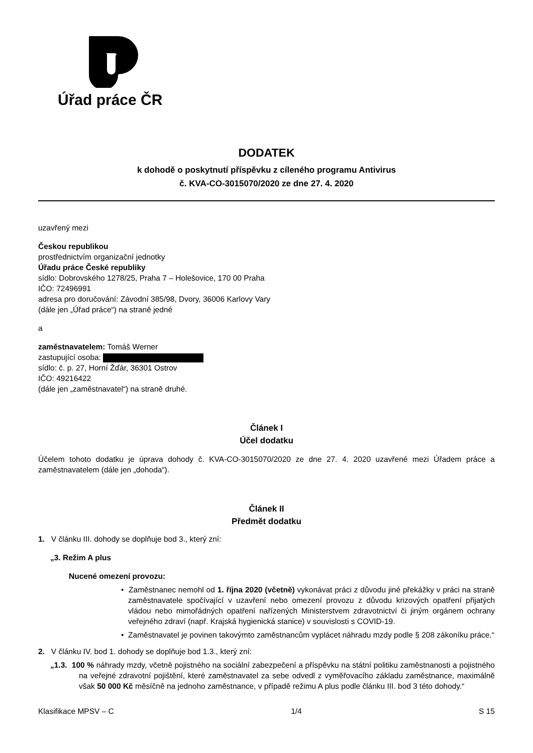Úřad práce ČR
DODATEK
k dohodě o poskytnutí příspěvku z cíleného programu Antivirus
č. KVA-CO-3015070/2020 ze dne 27. 4. 2020
uzavřený mezi
Českou republikou
prostřednictvím organizační jednotky
Úřadu práce České republiky
sídlo: Dobrovského 1278/25, Praha 7 – Holešovice, 170 00 Praha
IČO: 72496991
adresa pro doručování: Závodní 385/98, Dvory, 36006 Karlovy Vary
(dále jen „Úřad práce“) na straně jedné
a
zaměstnavatelem: Tomáš Werner
zastupující osoba:
sídlo: č. p. 27, Horní Žďár, 36301 Ostrov
IČO: 49216422
(dále jen „zaměstnavatel“) na straně druhé.
Článek I
Účel dodatku
Účelem tohoto dodatku je úprava dohody č. KVA-CO-3015070/2020 ze dne 27. 4. 2020 uzavřené mezi Úřadem práce a zaměstnavatelem (dále jen „dohoda“).
Článek II
Předmět dodatku
1. V článku III. dohody se doplňuje bod 3., který zní:
„3. Režim A plus
Nucené omezení provozu:
• Zaměstnanec nemohl od 1. října 2020 (včetně) vykonávat práci z důvodu jiné překážky v práci na straně zaměstnavatele spočívající v uzavření nebo omezení provozu z důvodu krizových opatření přijatých vládou nebo mimořádných opatření nařízených Ministerstvem zdravotnictví či jiným orgánem ochrany veřejného zdraví (např. Krajská hygienická stanice) v souvislosti s COVID-19.
• Zaměstnavatel je povinen takovýmto zaměstnancům vyplácet náhradu mzdy podle § 208 zákoníku práce.“
2. V článku IV. bod 1. dohody se doplňuje bod 1.3., který zní:
„1.3. 100 % náhrady mzdy, včetně pojistného na sociální zabezpečení a příspěvku na státní politiku zaměstnanosti a pojistného na veřejné zdravotní pojištění, které zaměstnavatel za sebe odvedl z vyměřovacího základu zaměstnance, maximálně však 50 000 Kč měsíčně na jednoho zaměstnance, v případě režimu A plus podle článku III. bod 3 této dohody.“
Klasifikace MPSV – C 1/4 S 15